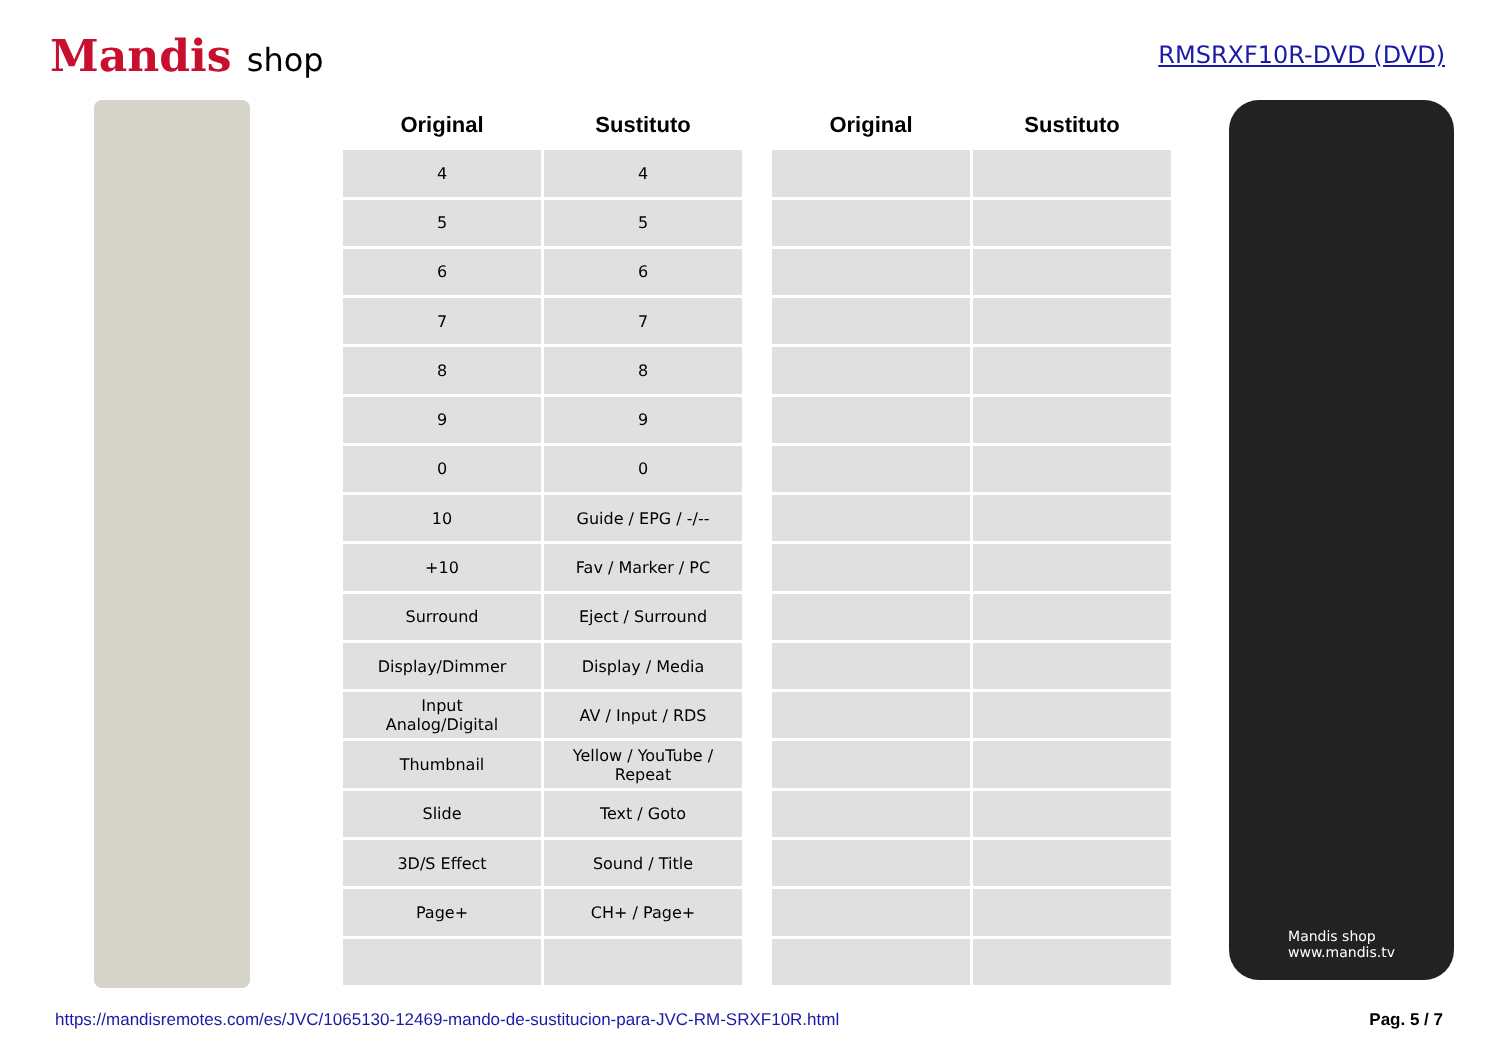Mandis shop
RMSRXF10R-DVD (DVD)
| Original | Sustituto |
| --- | --- |
| 4 | 4 |
| 5 | 5 |
| 6 | 6 |
| 7 | 7 |
| 8 | 8 |
| 9 | 9 |
| 0 | 0 |
| 10 | Guide / EPG / -/-- |
| +10 | Fav / Marker / PC |
| Surround | Eject / Surround |
| Display/Dimmer | Display / Media |
| Input Analog/Digital | AV / Input / RDS |
| Thumbnail | Yellow / YouTube / Repeat |
| Slide | Text / Goto |
| 3D/S Effect | Sound / Title |
| Page+ | CH+ / Page+ |
| Original | Sustituto |
| --- | --- |
Mandis shop
www.mandis.tv
https://mandisremotes.com/es/JVC/1065130-12469-mando-de-sustitucion-para-JVC-RM-SRXF10R.html Pag. 5 / 7